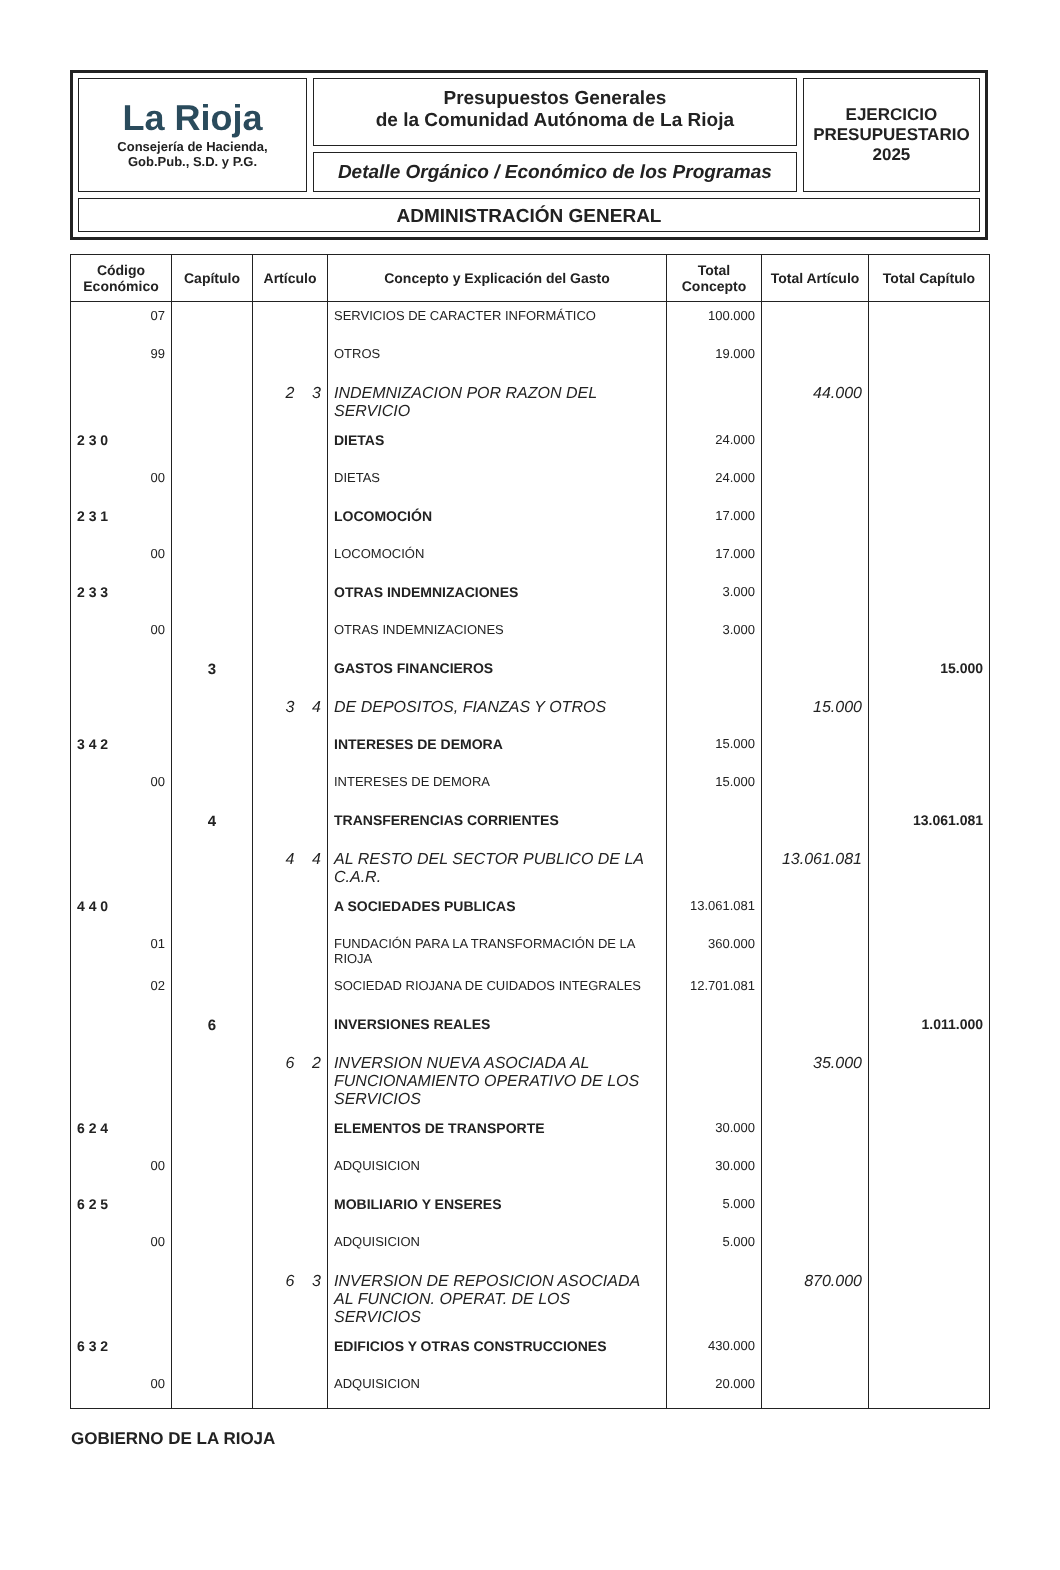La Rioja
Consejería de Hacienda,
Gob.Pub., S.D. y P.G.
Presupuestos Generales
de la Comunidad Autónoma de La Rioja
Detalle Orgánico / Económico de los Programas
EJERCICIO
PRESUPUESTARIO
2025
ADMINISTRACIÓN GENERAL
| Código Económico | Capítulo | Artículo | Concepto y Explicación del Gasto | Total Concepto | Total Artículo | Total Capítulo |
| --- | --- | --- | --- | --- | --- | --- |
| 07 | | | SERVICIOS DE CARACTER INFORMÁTICO | 100.000 | | |
| 99 | | | OTROS | 19.000 | | |
| | | 2 3 | INDEMNIZACION POR RAZON DEL SERVICIO | | 44.000 | |
| 2 3 0 | | | DIETAS | 24.000 | | |
| 00 | | | DIETAS | 24.000 | | |
| 2 3 1 | | | LOCOMOCIÓN | 17.000 | | |
| 00 | | | LOCOMOCIÓN | 17.000 | | |
| 2 3 3 | | | OTRAS INDEMNIZACIONES | 3.000 | | |
| 00 | | | OTRAS INDEMNIZACIONES | 3.000 | | |
| | 3 | | GASTOS FINANCIEROS | | | 15.000 |
| | | 3 4 | DE DEPOSITOS, FIANZAS Y OTROS | | 15.000 | |
| 3 4 2 | | | INTERESES DE DEMORA | 15.000 | | |
| 00 | | | INTERESES DE DEMORA | 15.000 | | |
| | 4 | | TRANSFERENCIAS CORRIENTES | | | 13.061.081 |
| | | 4 4 | AL RESTO DEL SECTOR PUBLICO DE LA C.A.R. | | 13.061.081 | |
| 4 4 0 | | | A SOCIEDADES PUBLICAS | 13.061.081 | | |
| 01 | | | FUNDACIÓN PARA LA TRANSFORMACIÓN DE LA RIOJA | 360.000 | | |
| 02 | | | SOCIEDAD RIOJANA DE CUIDADOS INTEGRALES | 12.701.081 | | |
| | 6 | | INVERSIONES REALES | | | 1.011.000 |
| | | 6 2 | INVERSION NUEVA ASOCIADA AL FUNCIONAMIENTO OPERATIVO DE LOS SERVICIOS | | 35.000 | |
| 6 2 4 | | | ELEMENTOS DE TRANSPORTE | 30.000 | | |
| 00 | | | ADQUISICION | 30.000 | | |
| 6 2 5 | | | MOBILIARIO Y ENSERES | 5.000 | | |
| 00 | | | ADQUISICION | 5.000 | | |
| | | 6 3 | INVERSION DE REPOSICION ASOCIADA AL FUNCION. OPERAT. DE LOS SERVICIOS | | 870.000 | |
| 6 3 2 | | | EDIFICIOS Y OTRAS CONSTRUCCIONES | 430.000 | | |
| 00 | | | ADQUISICION | 20.000 | | |
GOBIERNO DE LA RIOJA